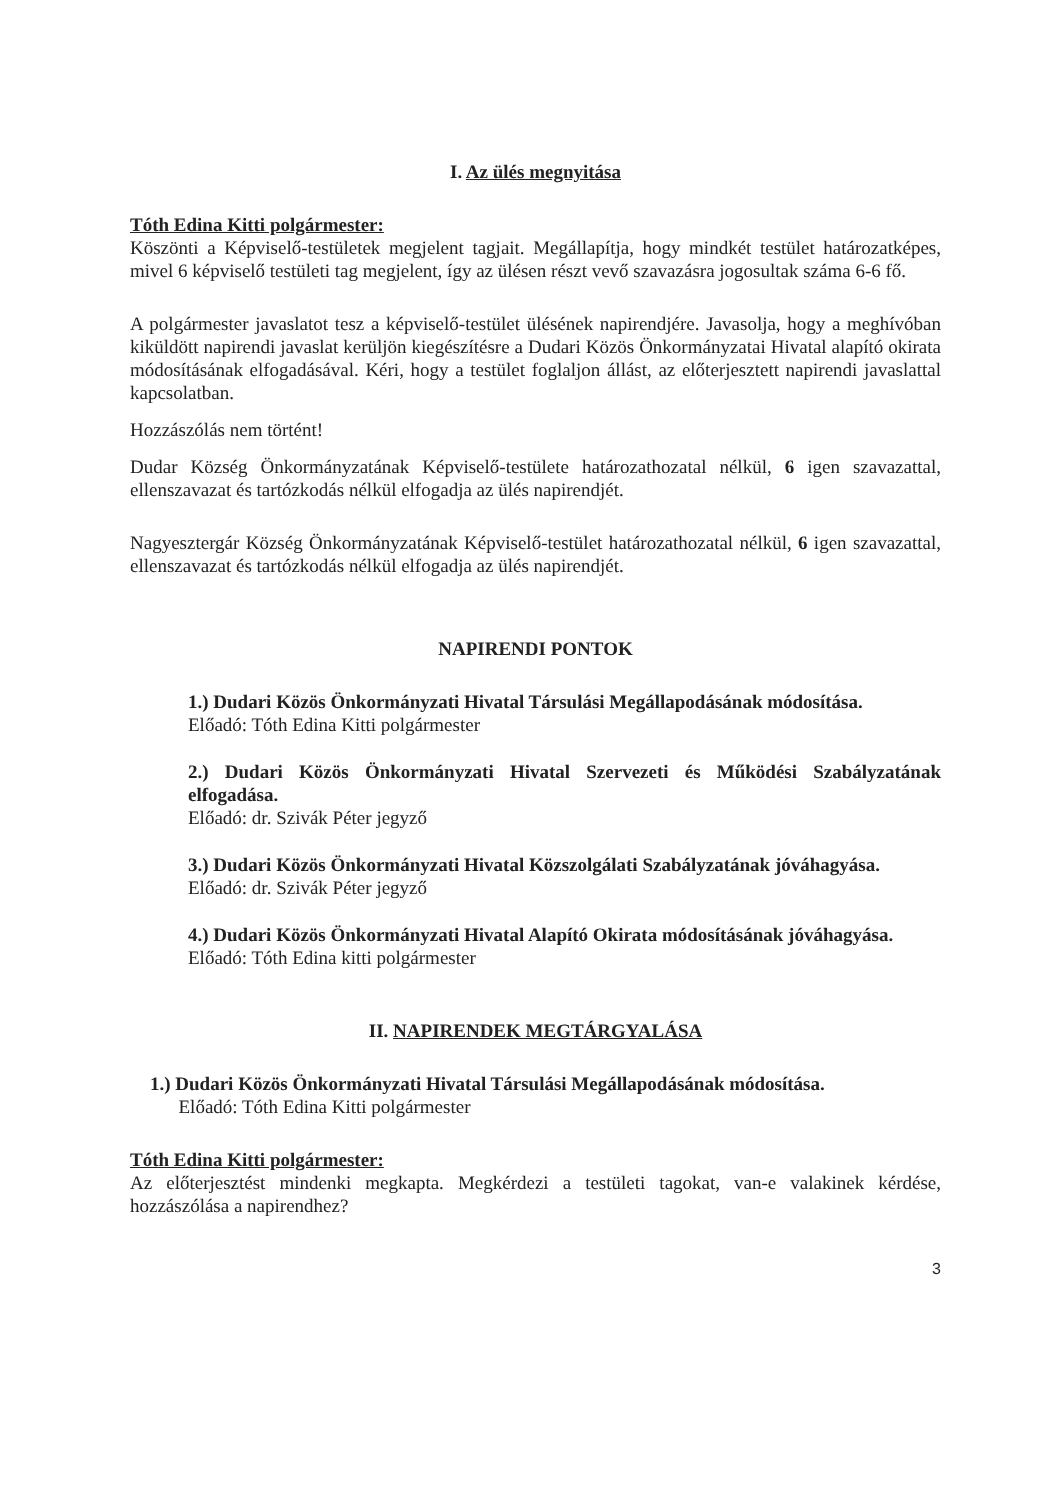I. Az ülés megnyitása
Tóth Edina Kitti polgármester:
Köszönti a Képviselő-testületek megjelent tagjait. Megállapítja, hogy mindkét testület határozatképes, mivel 6 képviselő testületi tag megjelent, így az ülésen részt vevő szavazásra jogosultak száma 6-6 fő.
A polgármester javaslatot tesz a képviselő-testület ülésének napirendjére. Javasolja, hogy a meghívóban kiküldött napirendi javaslat kerüljön kiegészítésre a Dudari Közös Önkormányzatai Hivatal alapító okirata módosításának elfogadásával. Kéri, hogy a testület foglaljon állást, az előterjesztett napirendi javaslattal kapcsolatban.
Hozzászólás nem történt!
Dudar Község Önkormányzatának Képviselő-testülete határozathozatal nélkül, 6 igen szavazattal, ellenszavazat és tartózkodás nélkül elfogadja az ülés napirendjét.
Nagyesztergár Község Önkormányzatának Képviselő-testület határozathozatal nélkül, 6 igen szavazattal, ellenszavazat és tartózkodás nélkül elfogadja az ülés napirendjét.
NAPIRENDI PONTOK
1.) Dudari Közös Önkormányzati Hivatal Társulási Megállapodásának módosítása.
Előadó: Tóth Edina Kitti polgármester
2.) Dudari Közös Önkormányzati Hivatal Szervezeti és Működési Szabályzatának elfogadása.
Előadó: dr. Szivák Péter jegyző
3.) Dudari Közös Önkormányzati Hivatal Közszolgálati Szabályzatának jóváhagyása.
Előadó: dr. Szivák Péter jegyző
4.) Dudari Közös Önkormányzati Hivatal Alapító Okirata módosításának jóváhagyása.
Előadó: Tóth Edina kitti polgármester
II. NAPIRENDEK MEGTÁRGYALÁSA
1.) Dudari Közös Önkormányzati Hivatal Társulási Megállapodásának módosítása.
Előadó: Tóth Edina Kitti polgármester
Tóth Edina Kitti polgármester:
Az előterjesztést mindenki megkapta. Megkérdezi a testületi tagokat, van-e valakinek kérdése, hozzászólása a napirendhez?
3